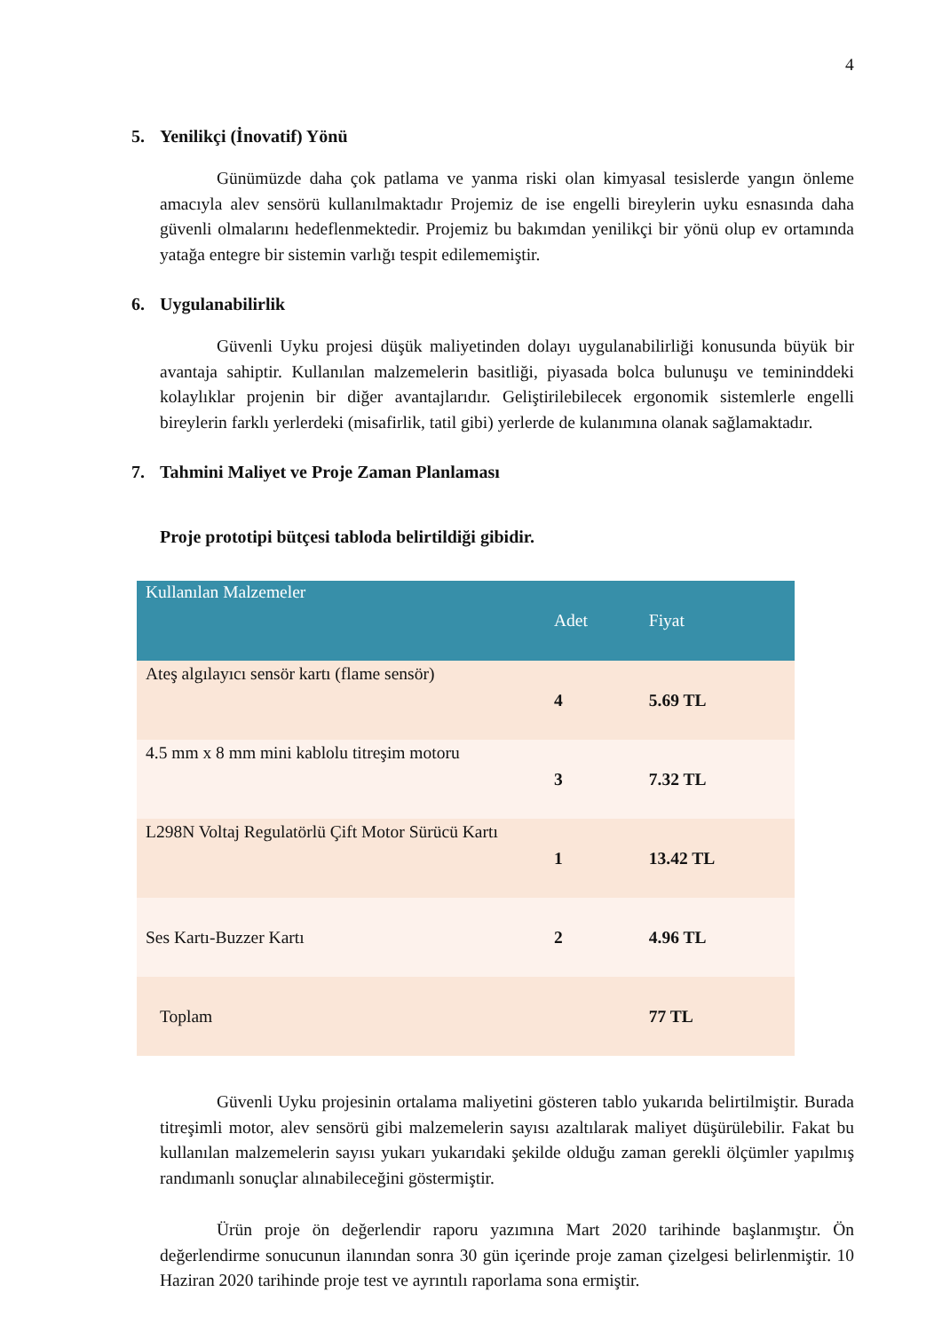4
5. Yenilikçi (İnovatif) Yönü
Günümüzde daha çok patlama ve yanma riski olan kimyasal tesislerde yangın önleme amacıyla alev sensörü kullanılmaktadır Projemiz de ise engelli bireylerin uyku esnasında daha güvenli olmalarını hedeflenmektedir. Projemiz bu bakımdan yenilikçi bir yönü olup ev ortamında yatağa entegre bir sistemin varlığı tespit edilememiştir.
6. Uygulanabilirlik
Güvenli Uyku projesi düşük maliyetinden dolayı uygulanabilirliği konusunda büyük bir avantaja sahiptir. Kullanılan malzemelerin basitliği, piyasada bolca bulunuşu ve temininddeki kolaylıklar projenin bir diğer avantajlarıdır. Geliştirilebilecek ergonomik sistemlerle engelli bireylerin farklı yerlerdeki (misafirlik, tatil gibi) yerlerde de kulanımına olanak sağlamaktadır.
7. Tahmini Maliyet ve Proje Zaman Planlaması
Proje prototipi bütçesi tabloda belirtildiği gibidir.
| Kullanılan Malzemeler | Adet | Fiyat |
| --- | --- | --- |
| Ateş algılayıcı sensör kartı (flame sensör) | 4 | 5.69 TL |
| 4.5 mm x 8 mm mini kablolu titreşim motoru | 3 | 7.32 TL |
| L298N Voltaj Regulatörlü Çift Motor Sürücü Kartı | 1 | 13.42 TL |
| Ses Kartı-Buzzer Kartı | 2 | 4.96 TL |
| Toplam | | 77 TL |
Güvenli Uyku projesinin ortalama maliyetini gösteren tablo yukarıda belirtilmiştir. Burada titreşimli motor, alev sensörü gibi malzemelerin sayısı azaltılarak maliyet düşürülebilir. Fakat bu kullanılan malzemelerin sayısı yukarı yukarıdaki şekilde olduğu zaman gerekli ölçümler yapılmış randımanlı sonuçlar alınabileceğini göstermiştir.
Ürün proje ön değerlendir raporu yazımına Mart 2020 tarihinde başlanmıştır. Ön değerlendirme sonucunun ilanından sonra 30 gün içerinde proje zaman çizelgesi belirlenmiştir. 10 Haziran 2020 tarihinde proje test ve ayrıntılı raporlama sona ermiştir.